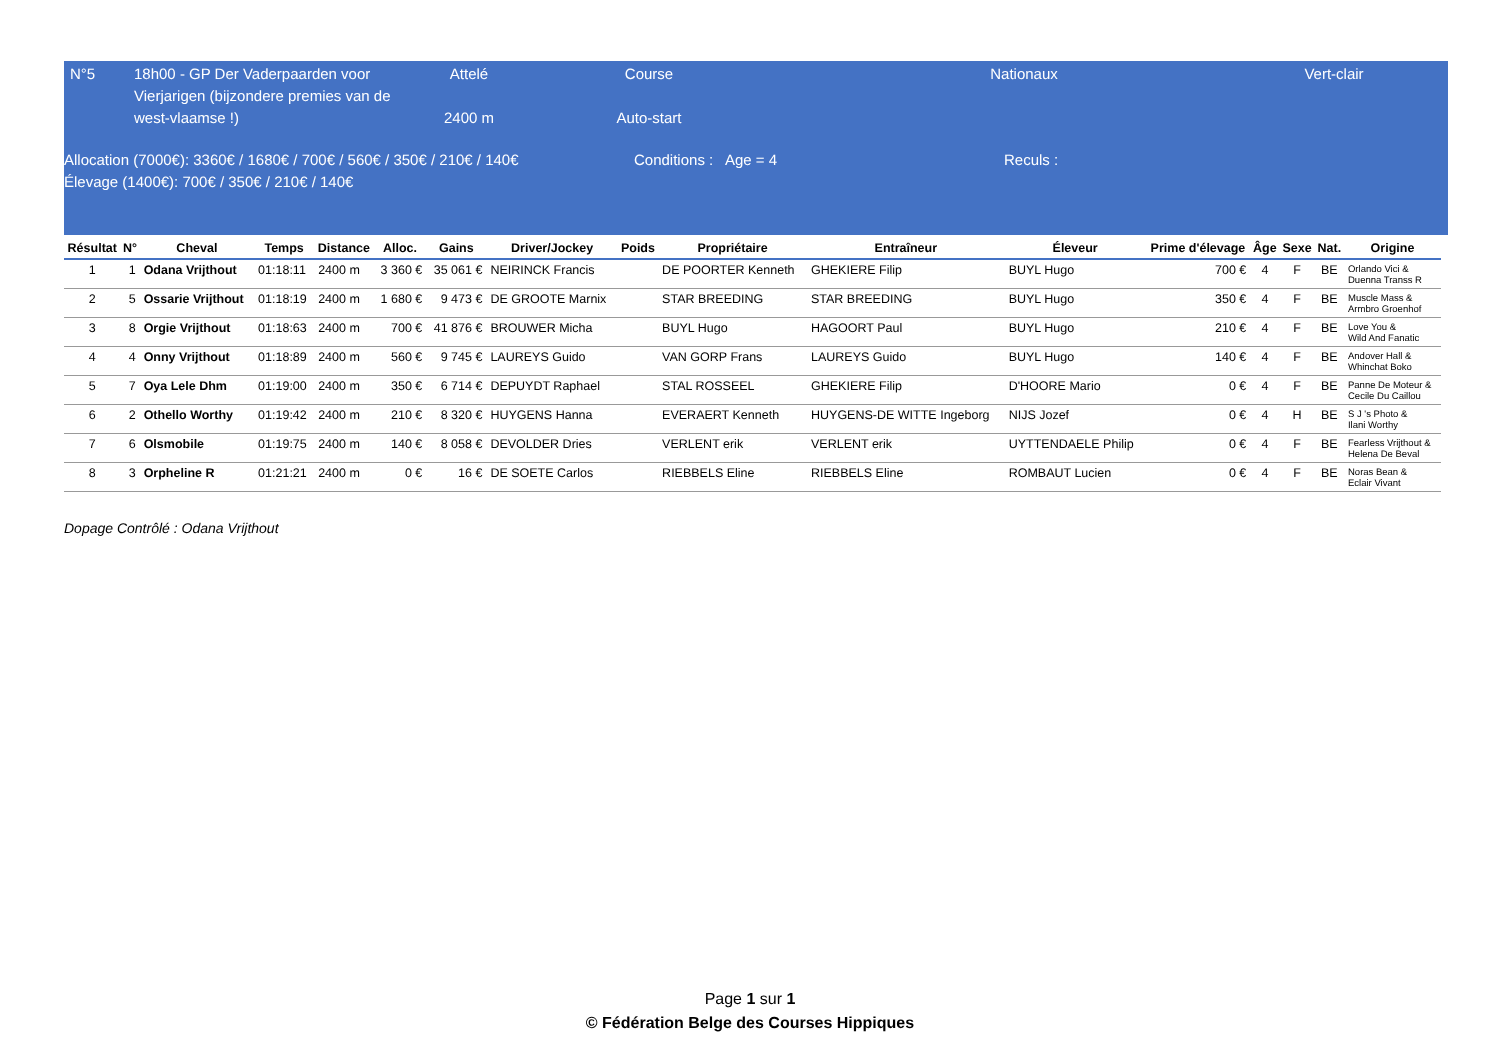N°5 18h00 - GP Der Vaderpaarden voor Vierjarigen (bijzondere premies van de west-vlaamse !)
Attelé
2400 m
Course
Auto-start
Nationaux Vert-clair
Allocation (7000€): 3360€ / 1680€ / 700€ / 560€ / 350€ / 210€ / 140€
Élevage (1400€): 700€ / 350€ / 210€ / 140€
Conditions : Age = 4 Reculs :
| Résultat | N° | Cheval | Temps | Distance | Alloc. | Gains | Driver/Jockey | Poids | Propriétaire | Entraîneur | Éleveur | Prime d'élevage | Âge | Sexe | Nat. | Origine |
| --- | --- | --- | --- | --- | --- | --- | --- | --- | --- | --- | --- | --- | --- | --- | --- | --- |
| 1 | 1 | Odana Vrijthout | 01:18:11 | 2400 m | 3 360 € | 35 061 € | NEIRINCK Francis | | DE POORTER Kenneth | GHEKIERE Filip | BUYL Hugo | 700 € | 4 | F | BE | Orlando Vici & Duenna Transs R |
| 2 | 5 | Ossarie Vrijthout | 01:18:19 | 2400 m | 1 680 € | 9 473 € | DE GROOTE Marnix | | STAR BREEDING | STAR BREEDING | BUYL Hugo | 350 € | 4 | F | BE | Muscle Mass & Armbro Groenhof |
| 3 | 8 | Orgie Vrijthout | 01:18:63 | 2400 m | 700 € | 41 876 € | BROUWER Micha | | BUYL Hugo | HAGOORT Paul | BUYL Hugo | 210 € | 4 | F | BE | Love You & Wild And Fanatic |
| 4 | 4 | Onny Vrijthout | 01:18:89 | 2400 m | 560 € | 9 745 € | LAUREYS Guido | | VAN GORP Frans | LAUREYS Guido | BUYL Hugo | 140 € | 4 | F | BE | Andover Hall & Whinchat Boko |
| 5 | 7 | Oya Lele Dhm | 01:19:00 | 2400 m | 350 € | 6 714 € | DEPUYDT Raphael | | STAL ROSSEEL | GHEKIERE Filip | D'HOORE Mario | 0 € | 4 | F | BE | Panne De Moteur & Cecile Du Caillou |
| 6 | 2 | Othello Worthy | 01:19:42 | 2400 m | 210 € | 8 320 € | HUYGENS Hanna | | EVERAERT Kenneth | HUYGENS-DE WITTE Ingeborg | NIJS Jozef | 0 € | 4 | H | BE | S J 's Photo & Ilani Worthy |
| 7 | 6 | Olsmobile | 01:19:75 | 2400 m | 140 € | 8 058 € | DEVOLDER Dries | | VERLENT erik | VERLENT erik | UYTTENDAELE Philip | 0 € | 4 | F | BE | Fearless Vrijthout & Helena De Beval |
| 8 | 3 | Orpheline R | 01:21:21 | 2400 m | 0 € | 16 € | DE SOETE Carlos | | RIEBBELS Eline | RIEBBELS Eline | ROMBAUT Lucien | 0 € | 4 | F | BE | Noras Bean & Eclair Vivant |
Dopage Contrôlé : Odana Vrijthout
Page 1 sur 1
© Fédération Belge des Courses Hippiques